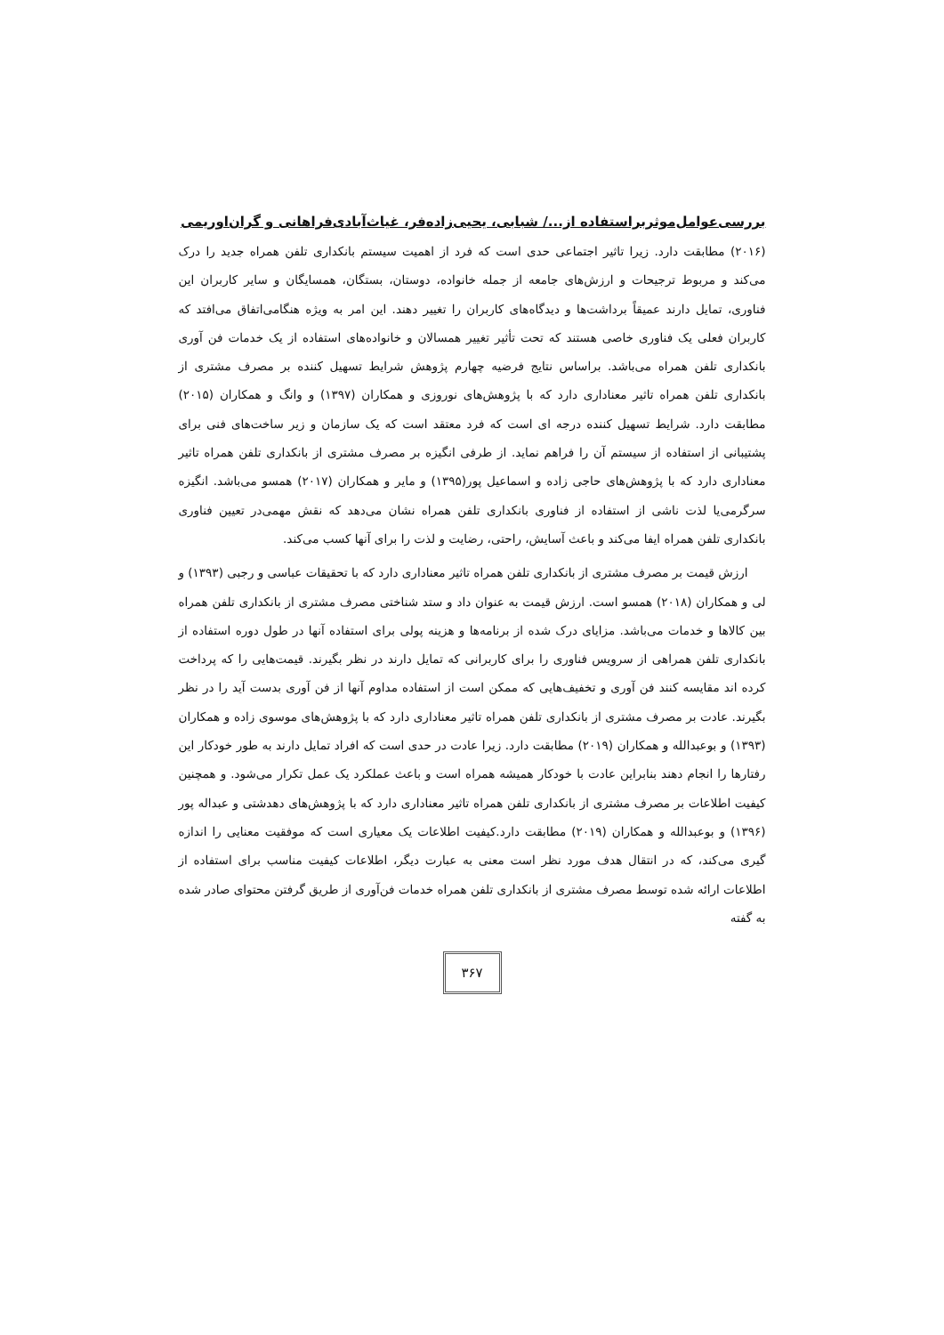بررسی‌عوامل‌موثربراستفاده از.../ شبابی، یحیی‌زاده‌فر، غیاث‌آبادی‌فراهانی و گران‌اوریمی
(۲۰۱۶) مطابقت دارد. زیرا تاثیر اجتماعی حدی است که فرد از اهمیت سیستم بانکداری تلفن همراه جدید را درک می‌کند و مربوط ترجیحات و ارزش‌های جامعه از جمله خانواده، دوستان، بستگان، همسایگان و سایر کاربران این فناوری، تمایل دارند عمیقاً برداشت‌ها و دیدگاه‌های کاربران را تغییر دهند. این امر به ویژه هنگامی‌اتفاق می‌افتد که کاربران فعلی یک فناوری خاصی هستند که تحت تأثیر تغییر همسالان و خانواده‌های استفاده از یک خدمات فن آوری بانکداری تلفن همراه می‌باشد. براساس نتایج فرضیه چهارم پژوهش شرایط تسهیل کننده بر مصرف مشتری از بانکداری تلفن همراه تاثیر معناداری دارد که با پژوهش‌های نوروزی و همکاران (۱۳۹۷) و وانگ و همکاران (۲۰۱۵) مطابقت دارد. شرایط تسهیل کننده درجه ای است که فرد معتقد است که یک سازمان و زیر ساخت‌های فنی برای پشتیبانی از استفاده از سیستم آن را فراهم نماید. از طرفی انگیزه بر مصرف مشتری از بانکداری تلفن همراه تاثیر معناداری دارد که با پژوهش‌های حاجی زاده و اسماعیل پور(۱۳۹۵) و مایر و همکاران (۲۰۱۷) همسو می‌باشد. انگیزه سرگرمی‌یا لذت ناشی از استفاده از فناوری بانکداری تلفن همراه نشان می‌دهد که نقش مهمی‌در تعیین فناوری بانکداری تلفن همراه ایفا می‌کند و باعث آسایش، راحتی، رضایت و لذت را برای آنها کسب می‌کند.
ارزش قیمت بر مصرف مشتری از بانکداری تلفن همراه تاثیر معناداری دارد که با تحقیقات عباسی و رجبی (۱۳۹۳) و لی و همکاران (۲۰۱۸) همسو است. ارزش قیمت به عنوان داد و ستد شناختی مصرف مشتری از بانکداری تلفن همراه بین کالاها و خدمات می‌باشد. مزایای درک شده از برنامه‌ها و هزینه پولی برای استفاده آنها در طول دوره استفاده از بانکداری تلفن همراهی از سرویس فناوری را برای کاربرانی که تمایل دارند در نظر بگیرند. قیمت‌هایی را که پرداخت کرده اند مقایسه کنند فن آوری و تخفیف‌هایی که ممکن است از استفاده مداوم آنها از فن آوری بدست آید را در نظر بگیرند. عادت بر مصرف مشتری از بانکداری تلفن همراه تاثیر معناداری دارد که با پژوهش‌های موسوی زاده و همکاران (۱۳۹۳) و بوعبدالله و همکاران (۲۰۱۹) مطابقت دارد. زیرا عادت در حدی است که افراد تمایل دارند به طور خودکار این رفتارها را انجام دهند بنابراین عادت با خودکار همیشه همراه است و باعث عملکرد یک عمل تکرار می‌شود. و همچنین کیفیت اطلاعات بر مصرف مشتری از بانکداری تلفن همراه تاثیر معناداری دارد که با پژوهش‌های دهدشتی و عبداله پور (۱۳۹۶) و بوعبدالله و همکاران (۲۰۱۹) مطابقت دارد.کیفیت اطلاعات یک معیاری است که موفقیت معنایی را اندازه گیری می‌کند، که در انتقال هدف مورد نظر است معنی به عبارت دیگر، اطلاعات کیفیت مناسب برای استفاده از اطلاعات ارائه شده توسط مصرف مشتری از بانکداری تلفن همراه خدمات فن‌آوری از طریق گرفتن محتوای صادر شده به گفته
۳۶۷